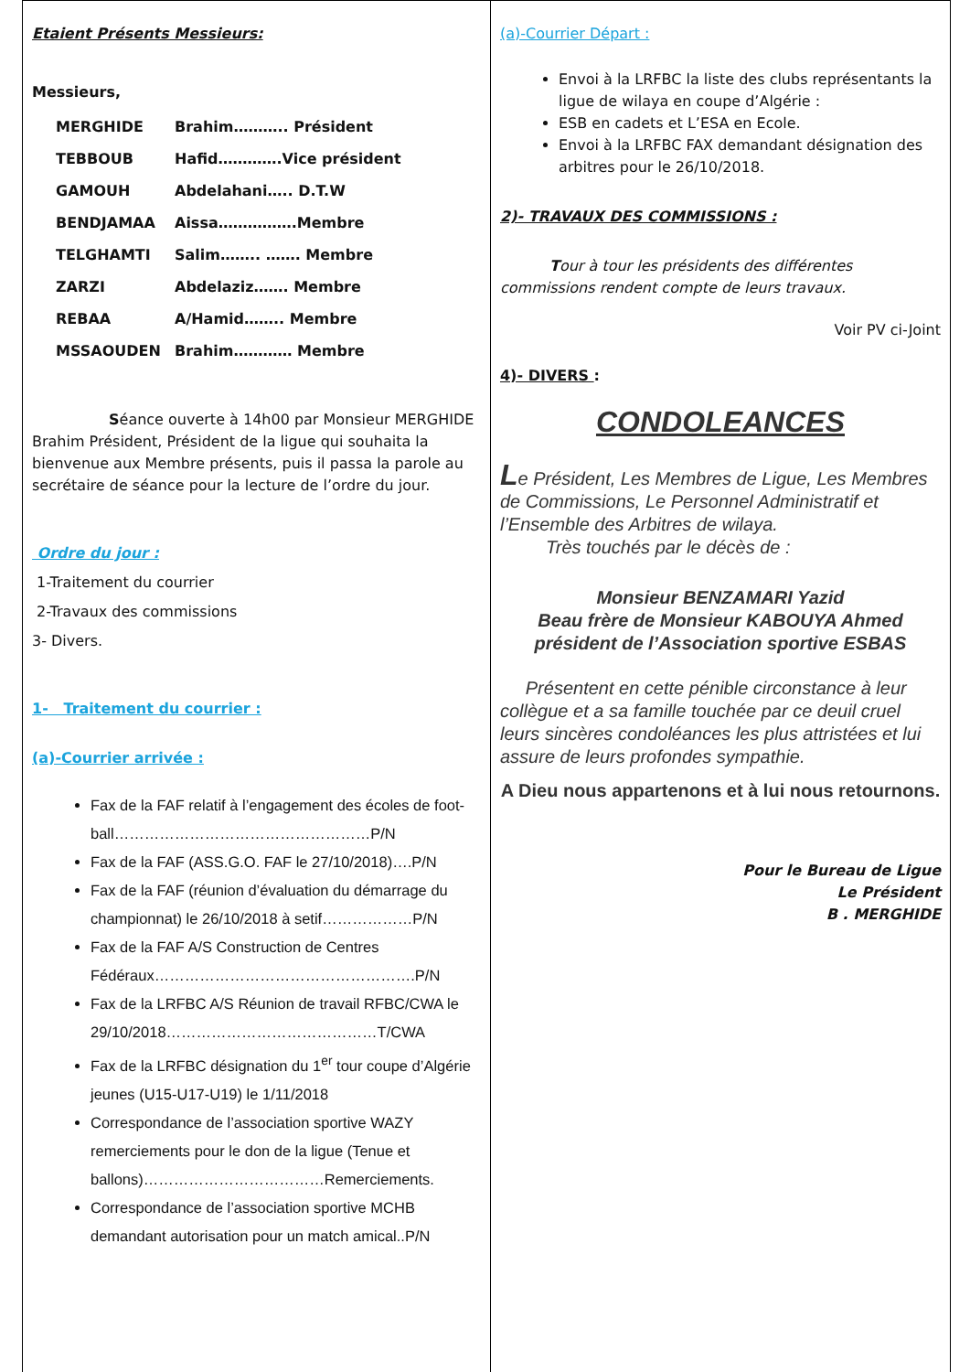Etaient Présents Messieurs:
Messieurs,
MERGHIDE Brahim……….. Président
TEBBOUB Hafid………….Vice président
GAMOUH Abdelahani….. D.T.W
BENDJAMAA Aissa…………….Membre
TELGHAMTI Salim…….. ……. Membre
ZARZI Abdelaziz……. Membre
REBAA A/Hamid…….. Membre
MSSAOUDEN Brahim………… Membre
Séance ouverte à 14h00 par Monsieur MERGHIDE Brahim Président, Président de la ligue qui souhaita la bienvenue aux Membre présents, puis il passa la parole au secrétaire de séance pour la lecture de l’ordre du jour.
Ordre du jour :
1-Traitement du courrier
2-Travaux des commissions
3- Divers.
1- Traitement du courrier :
(a)-Courrier arrivée :
Fax de la FAF relatif à l’engagement des écoles de foot-ball……………………………………………P/N
Fax de la FAF (ASS.G.O. FAF le 27/10/2018)….P/N
Fax de la FAF (réunion d’évaluation du démarrage du championnat) le 26/10/2018 à setif………………P/N
Fax de la FAF A/S Construction de Centres Fédéraux…………………………………………….P/N
Fax de la LRFBC A/S Réunion de travail RFBC/CWA le 29/10/2018……………………………………T/CWA
Fax de la LRFBC désignation du 1<sup>er</sup> tour coupe d’Algérie jeunes (U15-U17-U19) le 1/11/2018
Correspondance de l’association sportive WAZY remerciements pour le don de la ligue (Tenue et ballons)………………………………Remerciements.
Correspondance de l’association sportive MCHB demandant autorisation pour un match amical..P/N
(a)-Courrier Départ :
Envoi à la LRFBC la liste des clubs représentants la ligue de wilaya en coupe d’Algérie :
ESB en cadets et L’ESA en Ecole.
Envoi à la LRFBC FAX demandant désignation des arbitres pour le 26/10/2018.
2)- TRAVAUX DES COMMISSIONS :
Tour à tour les présidents des différentes commissions rendent compte de leurs travaux.
Voir PV ci-Joint
4)- DIVERS :
CONDOLEANCES
Le Président, Les Membres de Ligue, Les Membres de Commissions, Le Personnel Administratif et l’Ensemble des Arbitres de wilaya.
Très touchés par le décès de :
Monsieur BENZAMARI Yazid
Beau frère de Monsieur KABOUYA Ahmed
président de l’Association sportive ESBAS
Présentent en cette pénible circonstance à leur collègue et a sa famille touchée par ce deuil cruel leurs sincères condoléances les plus attristées et lui assure de leurs profondes sympathie.
A Dieu nous appartenons et à lui nous retournons.
Pour le Bureau de Ligue
Le Président
B . MERGHIDE